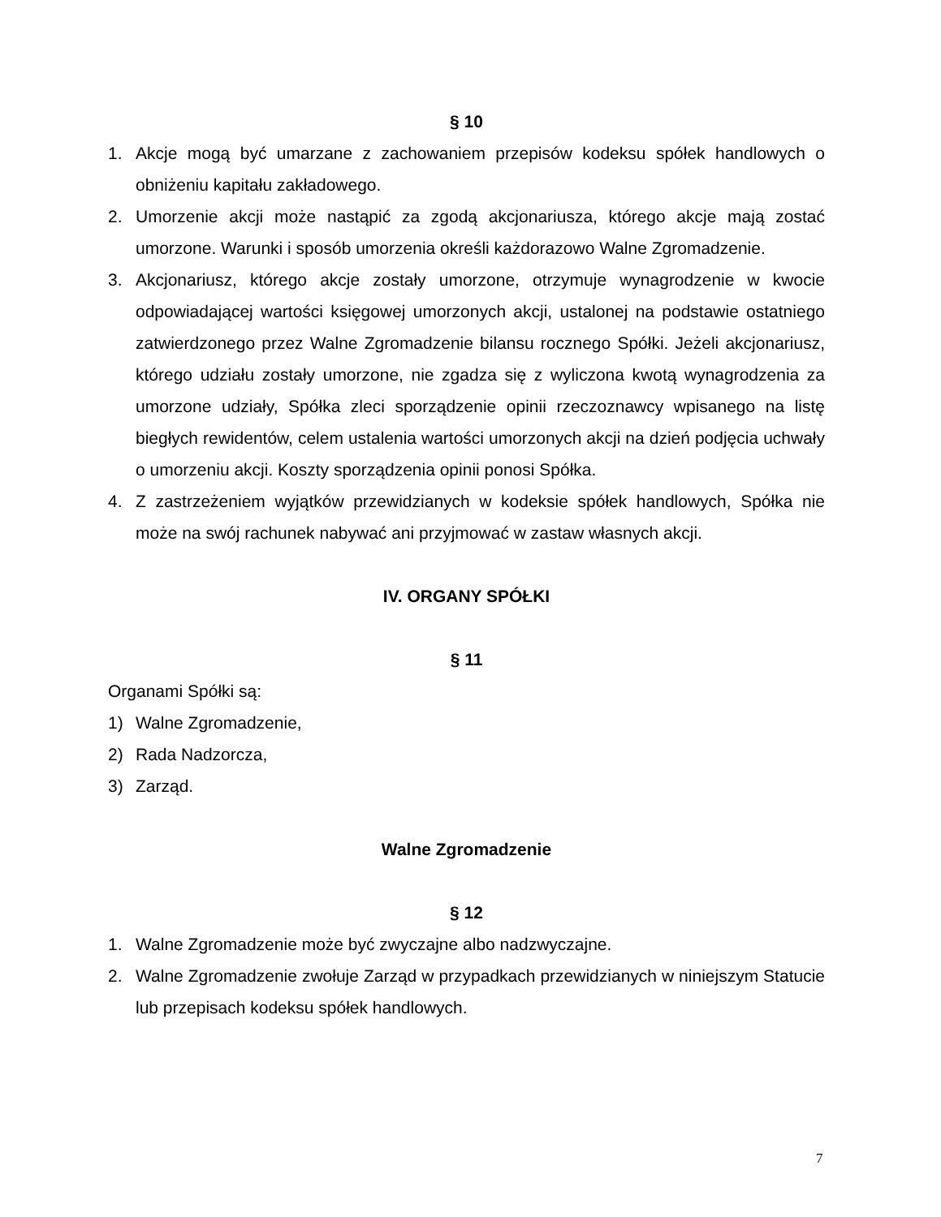§ 10
1. Akcje mogą być umarzane z zachowaniem przepisów kodeksu spółek handlowych o obniżeniu kapitału zakładowego.
2. Umorzenie akcji może nastąpić za zgodą akcjonariusza, którego akcje mają zostać umorzone. Warunki i sposób umorzenia określi każdorazowo Walne Zgromadzenie.
3. Akcjonariusz, którego akcje zostały umorzone, otrzymuje wynagrodzenie w kwocie odpowiadającej wartości księgowej umorzonych akcji, ustalonej na podstawie ostatniego zatwierdzonego przez Walne Zgromadzenie bilansu rocznego Spółki. Jeżeli akcjonariusz, którego udziału zostały umorzone, nie zgadza się z wyliczona kwotą wynagrodzenia za umorzone udziały, Spółka zleci sporządzenie opinii rzeczoznawcy wpisanego na listę biegłych rewidentów, celem ustalenia wartości umorzonych akcji na dzień podjęcia uchwały o umorzeniu akcji. Koszty sporządzenia opinii ponosi Spółka.
4. Z zastrzeżeniem wyjątków przewidzianych w kodeksie spółek handlowych, Spółka nie może na swój rachunek nabywać ani przyjmować w zastaw własnych akcji.
IV. ORGANY SPÓŁKI
§ 11
Organami Spółki są:
1) Walne Zgromadzenie,
2) Rada Nadzorcza,
3) Zarząd.
Walne Zgromadzenie
§ 12
1. Walne Zgromadzenie może być zwyczajne albo nadzwyczajne.
2. Walne Zgromadzenie zwołuje Zarząd w przypadkach przewidzianych w niniejszym Statucie lub przepisach kodeksu spółek handlowych.
7